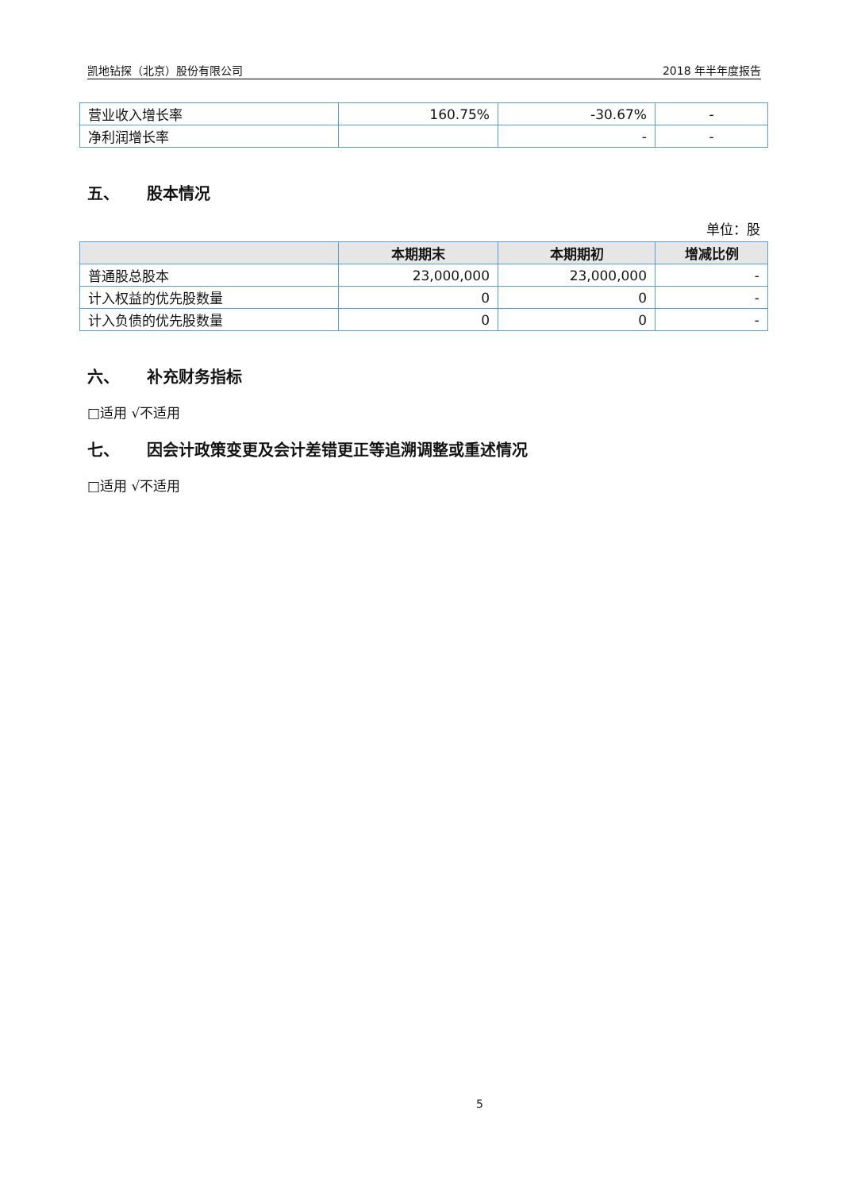凯地钻探（北京）股份有限公司 2018 年半年度报告
| 营业收入增长率 | 160.75% | -30.67% | - |
| 净利润增长率 | | - | - |
五、 股本情况
单位：股
| | 本期期末 | 本期期初 | 增减比例 |
| --- | --- | --- | --- |
| 普通股总股本 | 23,000,000 | 23,000,000 | - |
| 计入权益的优先股数量 | 0 | 0 | - |
| 计入负债的优先股数量 | 0 | 0 | - |
六、 补充财务指标
□适用 √不适用
七、 因会计政策变更及会计差错更正等追溯调整或重述情况
□适用 √不适用
5